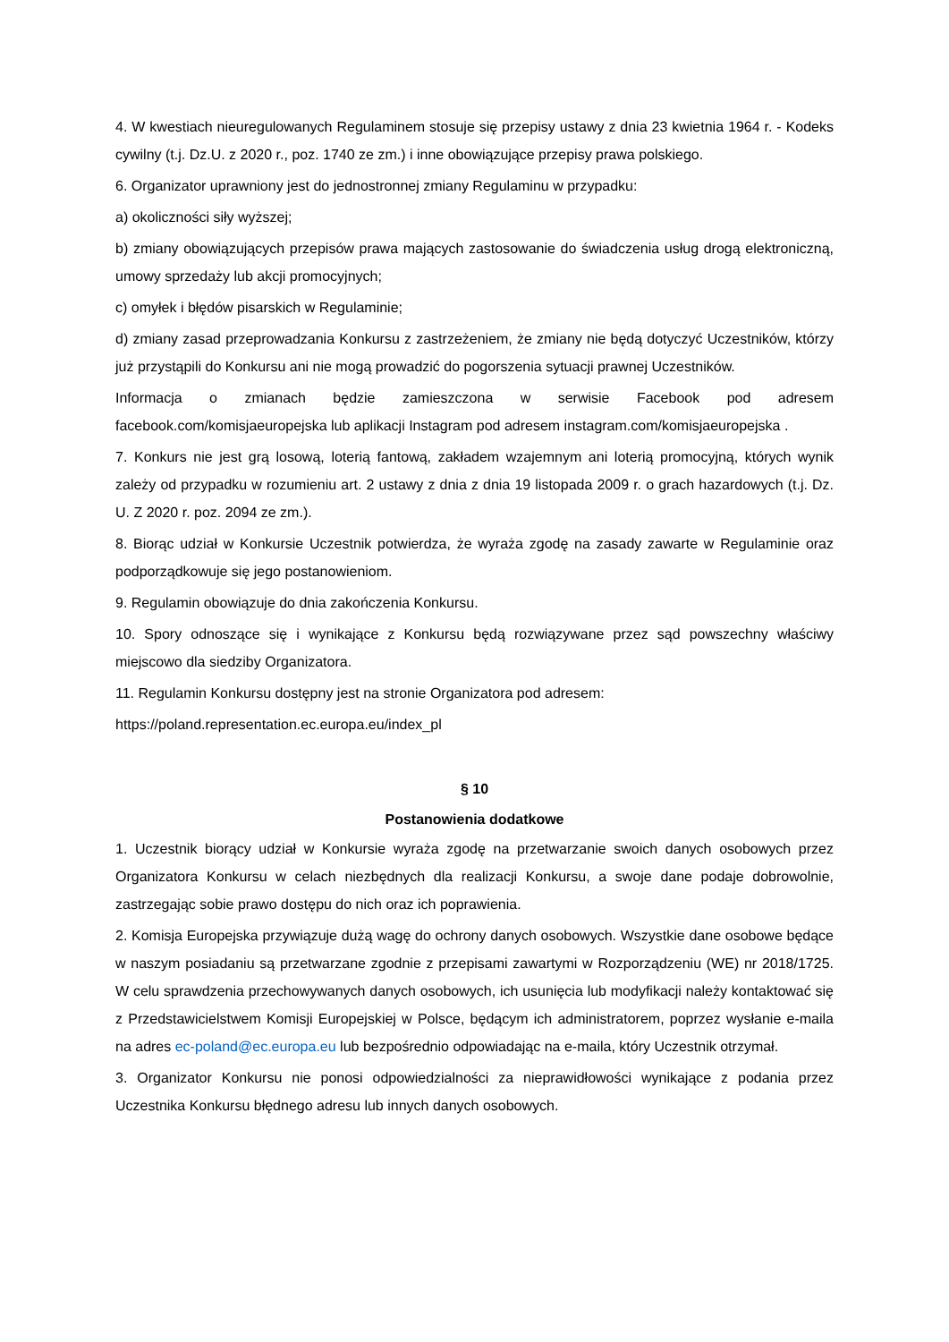4. W kwestiach nieuregulowanych Regulaminem stosuje się przepisy ustawy z dnia 23 kwietnia 1964 r. - Kodeks cywilny (t.j. Dz.U. z 2020 r., poz. 1740 ze zm.) i inne obowiązujące przepisy prawa polskiego.
6. Organizator uprawniony jest do jednostronnej zmiany Regulaminu w przypadku:
a) okoliczności siły wyższej;
b) zmiany obowiązujących przepisów prawa mających zastosowanie do świadczenia usług drogą elektroniczną, umowy sprzedaży lub akcji promocyjnych;
c) omyłek i błędów pisarskich w Regulaminie;
d) zmiany zasad przeprowadzania Konkursu z zastrzeżeniem, że zmiany nie będą dotyczyć Uczestników, którzy już przystąpili do Konkursu ani nie mogą prowadzić do pogorszenia sytuacji prawnej Uczestników.
Informacja o zmianach będzie zamieszczona w serwisie Facebook pod adresem facebook.com/komisjaeuropejska lub aplikacji Instagram pod adresem instagram.com/komisjaeuropejska .
7. Konkurs nie jest grą losową, loterią fantową, zakładem wzajemnym ani loterią promocyjną, których wynik zależy od przypadku w rozumieniu art. 2 ustawy z dnia z dnia 19 listopada 2009 r. o grach hazardowych (t.j. Dz. U. Z 2020 r. poz. 2094 ze zm.).
8. Biorąc udział w Konkursie Uczestnik potwierdza, że wyraża zgodę na zasady zawarte w Regulaminie oraz podporządkowuje się jego postanowieniom.
9. Regulamin obowiązuje do dnia zakończenia Konkursu.
10. Spory odnoszące się i wynikające z Konkursu będą rozwiązywane przez sąd powszechny właściwy miejscowo dla siedziby Organizatora.
11. Regulamin Konkursu dostępny jest na stronie Organizatora pod adresem:
https://poland.representation.ec.europa.eu/index_pl
§ 10
Postanowienia dodatkowe
1. Uczestnik biorący udział w Konkursie wyraża zgodę na przetwarzanie swoich danych osobowych przez Organizatora Konkursu w celach niezbędnych dla realizacji Konkursu, a swoje dane podaje dobrowolnie, zastrzegając sobie prawo dostępu do nich oraz ich poprawienia.
2. Komisja Europejska przywiązuje dużą wagę do ochrony danych osobowych. Wszystkie dane osobowe będące w naszym posiadaniu są przetwarzane zgodnie z przepisami zawartymi w Rozporządzeniu (WE) nr 2018/1725. W celu sprawdzenia przechowywanych danych osobowych, ich usunięcia lub modyfikacji należy kontaktować się z Przedstawicielstwem Komisji Europejskiej w Polsce, będącym ich administratorem, poprzez wysłanie e-maila na adres ec-poland@ec.europa.eu lub bezpośrednio odpowiadając na e-maila, który Uczestnik otrzymał.
3. Organizator Konkursu nie ponosi odpowiedzialności za nieprawidłowości wynikające z podania przez Uczestnika Konkursu błędnego adresu lub innych danych osobowych.